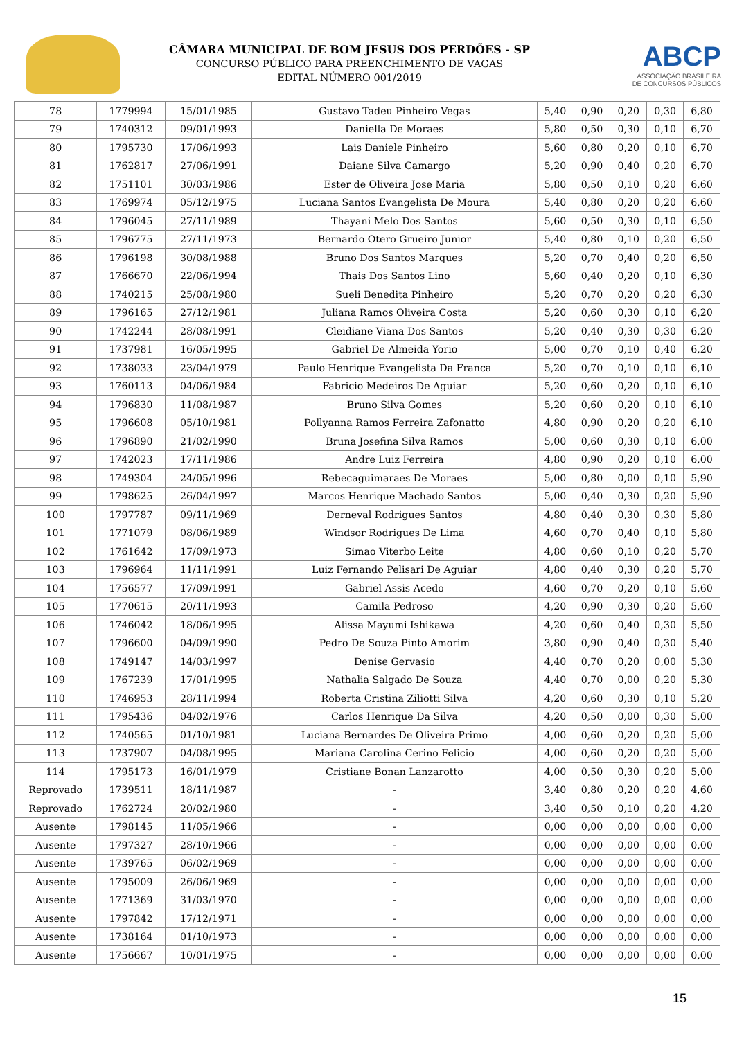CÂMARA MUNICIPAL DE BOM JESUS DOS PERDÕES - SP
CONCURSO PÚBLICO PARA PREENCHIMENTO DE VAGAS
EDITAL NÚMERO 001/2019
ABCP
ASSOCIAÇÃO BRASILEIRA
DE CONCURSOS PÚBLICOS
| 78 | 1779994 | 15/01/1985 | Gustavo Tadeu Pinheiro Vegas | 5,40 | 0,90 | 0,20 | 0,30 | 6,80 |
| 79 | 1740312 | 09/01/1993 | Daniella De Moraes | 5,80 | 0,50 | 0,30 | 0,10 | 6,70 |
| 80 | 1795730 | 17/06/1993 | Lais Daniele Pinheiro | 5,60 | 0,80 | 0,20 | 0,10 | 6,70 |
| 81 | 1762817 | 27/06/1991 | Daiane Silva Camargo | 5,20 | 0,90 | 0,40 | 0,20 | 6,70 |
| 82 | 1751101 | 30/03/1986 | Ester de Oliveira Jose Maria | 5,80 | 0,50 | 0,10 | 0,20 | 6,60 |
| 83 | 1769974 | 05/12/1975 | Luciana Santos Evangelista De Moura | 5,40 | 0,80 | 0,20 | 0,20 | 6,60 |
| 84 | 1796045 | 27/11/1989 | Thayani Melo Dos Santos | 5,60 | 0,50 | 0,30 | 0,10 | 6,50 |
| 85 | 1796775 | 27/11/1973 | Bernardo Otero Grueiro Junior | 5,40 | 0,80 | 0,10 | 0,20 | 6,50 |
| 86 | 1796198 | 30/08/1988 | Bruno Dos Santos Marques | 5,20 | 0,70 | 0,40 | 0,20 | 6,50 |
| 87 | 1766670 | 22/06/1994 | Thais Dos Santos Lino | 5,60 | 0,40 | 0,20 | 0,10 | 6,30 |
| 88 | 1740215 | 25/08/1980 | Sueli Benedita Pinheiro | 5,20 | 0,70 | 0,20 | 0,20 | 6,30 |
| 89 | 1796165 | 27/12/1981 | Juliana Ramos Oliveira Costa | 5,20 | 0,60 | 0,30 | 0,10 | 6,20 |
| 90 | 1742244 | 28/08/1991 | Cleidiane Viana Dos Santos | 5,20 | 0,40 | 0,30 | 0,30 | 6,20 |
| 91 | 1737981 | 16/05/1995 | Gabriel De Almeida Yorio | 5,00 | 0,70 | 0,10 | 0,40 | 6,20 |
| 92 | 1738033 | 23/04/1979 | Paulo Henrique Evangelista Da Franca | 5,20 | 0,70 | 0,10 | 0,10 | 6,10 |
| 93 | 1760113 | 04/06/1984 | Fabricio Medeiros De Aguiar | 5,20 | 0,60 | 0,20 | 0,10 | 6,10 |
| 94 | 1796830 | 11/08/1987 | Bruno Silva Gomes | 5,20 | 0,60 | 0,20 | 0,10 | 6,10 |
| 95 | 1796608 | 05/10/1981 | Pollyanna Ramos Ferreira Zafonatto | 4,80 | 0,90 | 0,20 | 0,20 | 6,10 |
| 96 | 1796890 | 21/02/1990 | Bruna Josefina Silva Ramos | 5,00 | 0,60 | 0,30 | 0,10 | 6,00 |
| 97 | 1742023 | 17/11/1986 | Andre Luiz Ferreira | 4,80 | 0,90 | 0,20 | 0,10 | 6,00 |
| 98 | 1749304 | 24/05/1996 | Rebecaguimaraes De Moraes | 5,00 | 0,80 | 0,00 | 0,10 | 5,90 |
| 99 | 1798625 | 26/04/1997 | Marcos Henrique Machado Santos | 5,00 | 0,40 | 0,30 | 0,20 | 5,90 |
| 100 | 1797787 | 09/11/1969 | Derneval Rodrigues Santos | 4,80 | 0,40 | 0,30 | 0,30 | 5,80 |
| 101 | 1771079 | 08/06/1989 | Windsor Rodrigues De Lima | 4,60 | 0,70 | 0,40 | 0,10 | 5,80 |
| 102 | 1761642 | 17/09/1973 | Simao Viterbo Leite | 4,80 | 0,60 | 0,10 | 0,20 | 5,70 |
| 103 | 1796964 | 11/11/1991 | Luiz Fernando Pelisari De Aguiar | 4,80 | 0,40 | 0,30 | 0,20 | 5,70 |
| 104 | 1756577 | 17/09/1991 | Gabriel Assis Acedo | 4,60 | 0,70 | 0,20 | 0,10 | 5,60 |
| 105 | 1770615 | 20/11/1993 | Camila Pedroso | 4,20 | 0,90 | 0,30 | 0,20 | 5,60 |
| 106 | 1746042 | 18/06/1995 | Alissa Mayumi Ishikawa | 4,20 | 0,60 | 0,40 | 0,30 | 5,50 |
| 107 | 1796600 | 04/09/1990 | Pedro De Souza Pinto Amorim | 3,80 | 0,90 | 0,40 | 0,30 | 5,40 |
| 108 | 1749147 | 14/03/1997 | Denise Gervasio | 4,40 | 0,70 | 0,20 | 0,00 | 5,30 |
| 109 | 1767239 | 17/01/1995 | Nathalia Salgado De Souza | 4,40 | 0,70 | 0,00 | 0,20 | 5,30 |
| 110 | 1746953 | 28/11/1994 | Roberta Cristina Ziliotti Silva | 4,20 | 0,60 | 0,30 | 0,10 | 5,20 |
| 111 | 1795436 | 04/02/1976 | Carlos Henrique Da Silva | 4,20 | 0,50 | 0,00 | 0,30 | 5,00 |
| 112 | 1740565 | 01/10/1981 | Luciana Bernardes De Oliveira Primo | 4,00 | 0,60 | 0,20 | 0,20 | 5,00 |
| 113 | 1737907 | 04/08/1995 | Mariana Carolina Cerino Felicio | 4,00 | 0,60 | 0,20 | 0,20 | 5,00 |
| 114 | 1795173 | 16/01/1979 | Cristiane Bonan Lanzarotto | 4,00 | 0,50 | 0,30 | 0,20 | 5,00 |
| Reprovado | 1739511 | 18/11/1987 | - | 3,40 | 0,80 | 0,20 | 0,20 | 4,60 |
| Reprovado | 1762724 | 20/02/1980 | - | 3,40 | 0,50 | 0,10 | 0,20 | 4,20 |
| Ausente | 1798145 | 11/05/1966 | - | 0,00 | 0,00 | 0,00 | 0,00 | 0,00 |
| Ausente | 1797327 | 28/10/1966 | - | 0,00 | 0,00 | 0,00 | 0,00 | 0,00 |
| Ausente | 1739765 | 06/02/1969 | - | 0,00 | 0,00 | 0,00 | 0,00 | 0,00 |
| Ausente | 1795009 | 26/06/1969 | - | 0,00 | 0,00 | 0,00 | 0,00 | 0,00 |
| Ausente | 1771369 | 31/03/1970 | - | 0,00 | 0,00 | 0,00 | 0,00 | 0,00 |
| Ausente | 1797842 | 17/12/1971 | - | 0,00 | 0,00 | 0,00 | 0,00 | 0,00 |
| Ausente | 1738164 | 01/10/1973 | - | 0,00 | 0,00 | 0,00 | 0,00 | 0,00 |
| Ausente | 1756667 | 10/01/1975 | - | 0,00 | 0,00 | 0,00 | 0,00 | 0,00 |
15